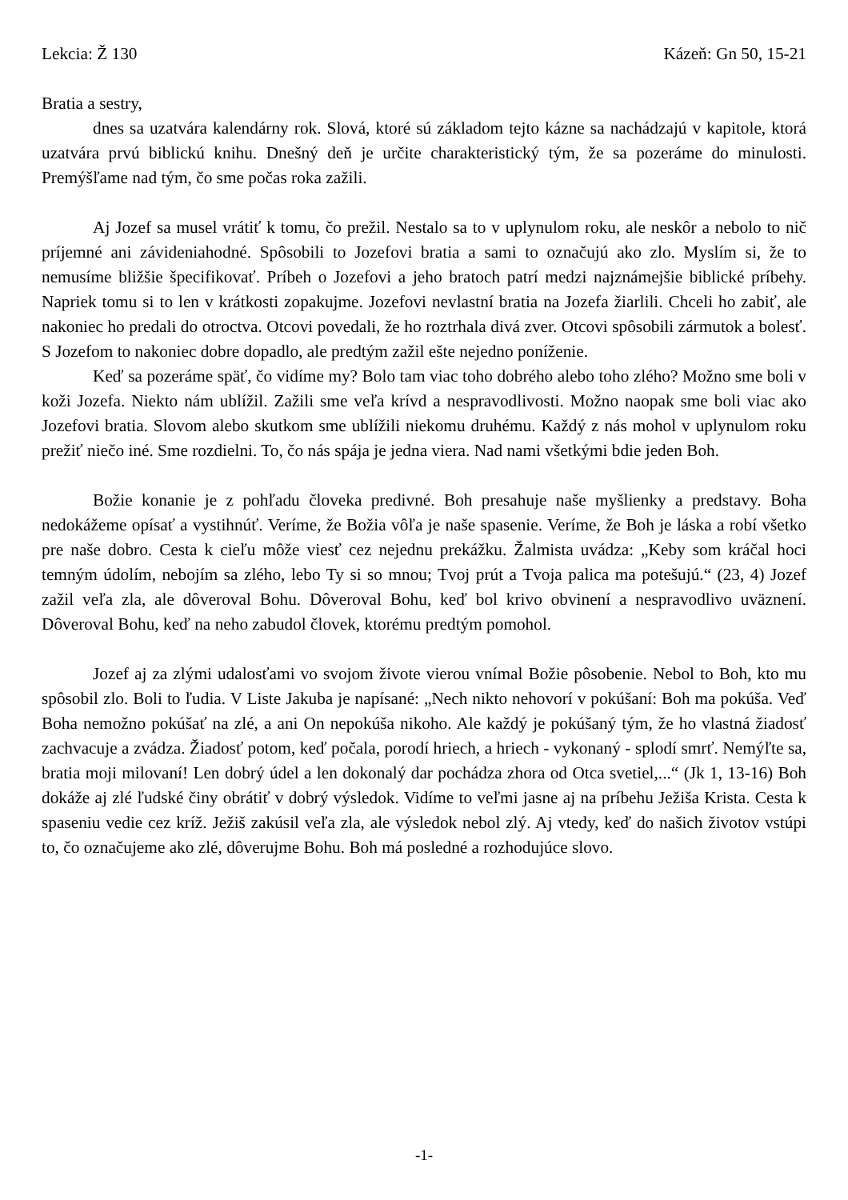Lekcia: Ž 130 Kázeň: Gn 50, 15-21
Bratia a sestry,
dnes sa uzatvára kalendárny rok. Slová, ktoré sú základom tejto kázne sa nachádzajú v kapitole, ktorá uzatvára prvú biblickú knihu. Dnešný deň je určite charakteristický tým, že sa pozeráme do minulosti. Premýšľame nad tým, čo sme počas roka zažili.
Aj Jozef sa musel vrátiť k tomu, čo prežil. Nestalo sa to v uplynulom roku, ale neskôr a nebolo to nič príjemné ani závideniahodné. Spôsobili to Jozefovi bratia a sami to označujú ako zlo. Myslím si, že to nemusíme bližšie špecifikovať. Príbeh o Jozefovi a jeho bratoch patrí medzi najznámejšie biblické príbehy. Napriek tomu si to len v krátkosti zopakujme. Jozefovi nevlastní bratia na Jozefa žiarlili. Chceli ho zabiť, ale nakoniec ho predali do otroctva. Otcovi povedali, že ho roztrhala divá zver. Otcovi spôsobili zármutok a bolesť. S Jozefom to nakoniec dobre dopadlo, ale predtým zažil ešte nejedno poníženie.
Keď sa pozeráme späť, čo vidíme my? Bolo tam viac toho dobrého alebo toho zlého? Možno sme boli v koži Jozefa. Niekto nám ublížil. Zažili sme veľa krívd a nespravodlivosti. Možno naopak sme boli viac ako Jozefovi bratia. Slovom alebo skutkom sme ublížili niekomu druhému. Každý z nás mohol v uplynulom roku prežiť niečo iné. Sme rozdielni. To, čo nás spája je jedna viera. Nad nami všetkými bdie jeden Boh.
Božie konanie je z pohľadu človeka predivné. Boh presahuje naše myšlienky a predstavy. Boha nedokážeme opísať a vystihnúť. Veríme, že Božia vôľa je naše spasenie. Veríme, že Boh je láska a robí všetko pre naše dobro. Cesta k cieľu môže viesť cez nejednu prekážku. Žalmista uvádza: „Keby som kráčal hoci temným údolím, nebojím sa zlého, lebo Ty si so mnou; Tvoj prút a Tvoja palica ma potešujú.“ (23, 4) Jozef zažil veľa zla, ale dôveroval Bohu. Dôveroval Bohu, keď bol krivo obvinení a nespravodlivo uväznení. Dôveroval Bohu, keď na neho zabudol človek, ktorému predtým pomohol.
Jozef aj za zlými udalosťami vo svojom živote vierou vnímal Božie pôsobenie. Nebol to Boh, kto mu spôsobil zlo. Boli to ľudia. V Liste Jakuba je napísané: „Nech nikto nehovorí v pokúšaní: Boh ma pokúša. Veď Boha nemožno pokúšať na zlé, a ani On nepokúša nikoho. Ale každý je pokúšaný tým, že ho vlastná žiadosť zachvacuje a zvádza. Žiadosť potom, keď počala, porodí hriech, a hriech - vykonaný - splodí smrť. Nemýľte sa, bratia moji milovaní! Len dobrý údel a len dokonalý dar pochádza zhora od Otca svetiel,...“ (Jk 1, 13-16) Boh dokáže aj zlé ľudské činy obrátiť v dobrý výsledok. Vidíme to veľmi jasne aj na príbehu Ježiša Krista. Cesta k spaseniu vedie cez kríž. Ježiš zakúsil veľa zla, ale výsledok nebol zlý. Aj vtedy, keď do našich životov vstúpi to, čo označujeme ako zlé, dôverujme Bohu. Boh má posledné a rozhodujúce slovo.
-1-